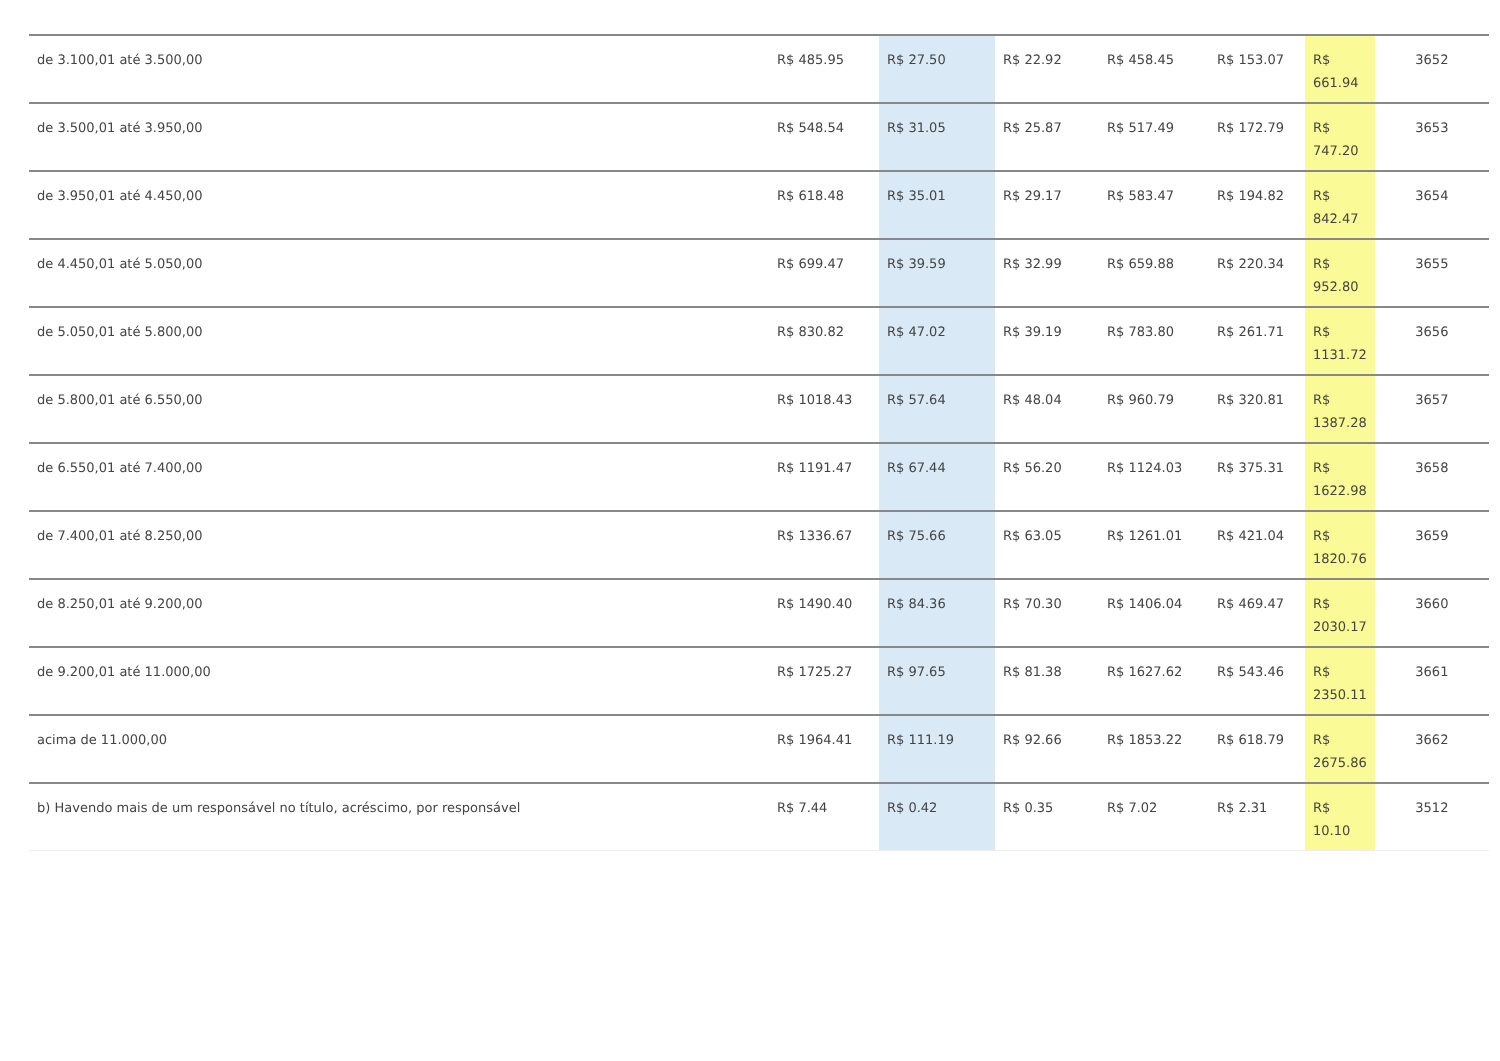| de 3.100,01 até 3.500,00 | R$ 485.95 | R$ 27.50 | R$ 22.92 | R$ 458.45 | R$ 153.07 | R$ 661.94 | 3652 |
| de 3.500,01 até 3.950,00 | R$ 548.54 | R$ 31.05 | R$ 25.87 | R$ 517.49 | R$ 172.79 | R$ 747.20 | 3653 |
| de 3.950,01 até 4.450,00 | R$ 618.48 | R$ 35.01 | R$ 29.17 | R$ 583.47 | R$ 194.82 | R$ 842.47 | 3654 |
| de 4.450,01 até 5.050,00 | R$ 699.47 | R$ 39.59 | R$ 32.99 | R$ 659.88 | R$ 220.34 | R$ 952.80 | 3655 |
| de 5.050,01 até 5.800,00 | R$ 830.82 | R$ 47.02 | R$ 39.19 | R$ 783.80 | R$ 261.71 | R$ 1131.72 | 3656 |
| de 5.800,01 até 6.550,00 | R$ 1018.43 | R$ 57.64 | R$ 48.04 | R$ 960.79 | R$ 320.81 | R$ 1387.28 | 3657 |
| de 6.550,01 até 7.400,00 | R$ 1191.47 | R$ 67.44 | R$ 56.20 | R$ 1124.03 | R$ 375.31 | R$ 1622.98 | 3658 |
| de 7.400,01 até 8.250,00 | R$ 1336.67 | R$ 75.66 | R$ 63.05 | R$ 1261.01 | R$ 421.04 | R$ 1820.76 | 3659 |
| de 8.250,01 até 9.200,00 | R$ 1490.40 | R$ 84.36 | R$ 70.30 | R$ 1406.04 | R$ 469.47 | R$ 2030.17 | 3660 |
| de 9.200,01 até 11.000,00 | R$ 1725.27 | R$ 97.65 | R$ 81.38 | R$ 1627.62 | R$ 543.46 | R$ 2350.11 | 3661 |
| acima de 11.000,00 | R$ 1964.41 | R$ 111.19 | R$ 92.66 | R$ 1853.22 | R$ 618.79 | R$ 2675.86 | 3662 |
| b) Havendo mais de um responsável no título, acréscimo, por responsável | R$ 7.44 | R$ 0.42 | R$ 0.35 | R$ 7.02 | R$ 2.31 | R$ 10.10 | 3512 |